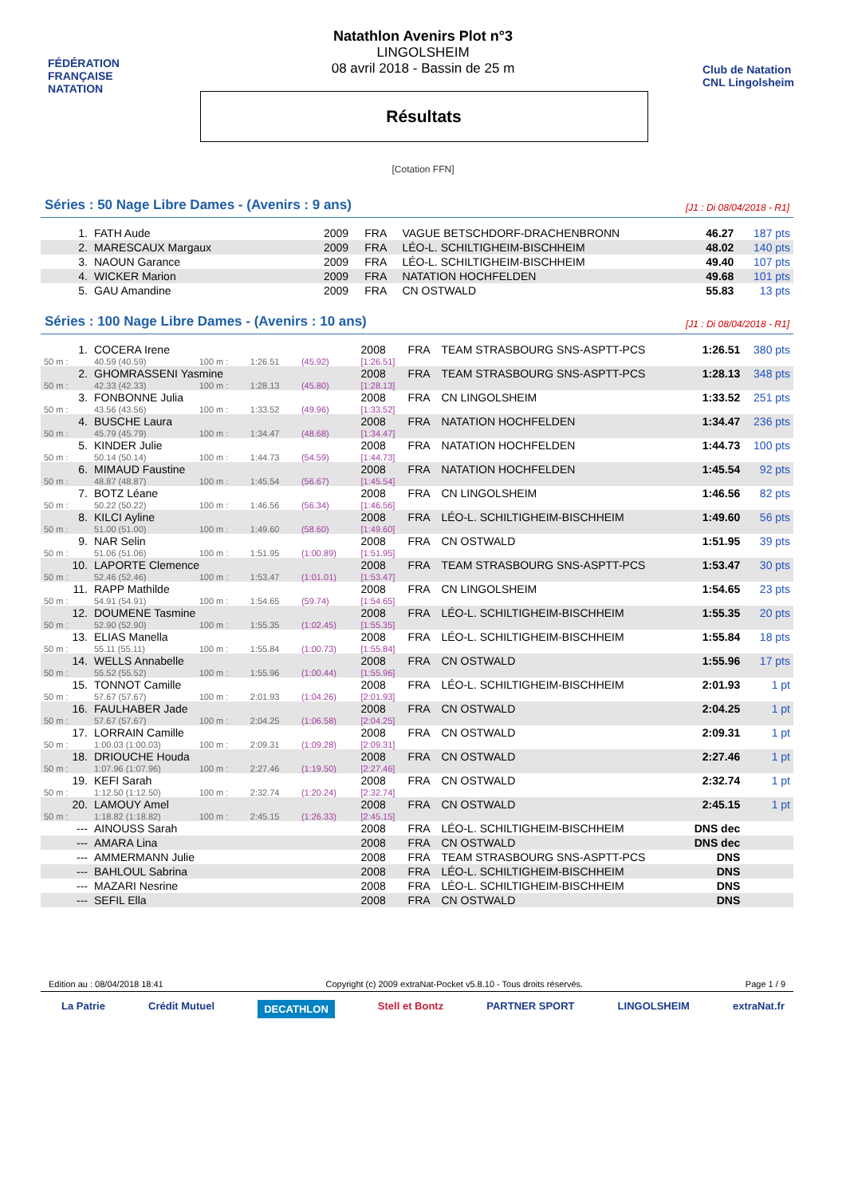FÉDÉRATION FRANÇAISE NATATION
Natathlon Avenirs Plot n°3
LINGOLSHEIM
08 avril 2018 - Bassin de 25 m
Résultats
Club de Natation CNL Lingolsheim
[Cotation FFN]
Séries : 50 Nage Libre Dames - (Avenirs : 9 ans) [J1 : Di 08/04/2018 - R1]
| 1. | FATH Aude | 2009 | FRA | VAGUE BETSCHDORF-DRACHENBRONN | 46.27 | 187 pts |
| 2. | MARESCAUX Margaux | 2009 | FRA | LÉO-L. SCHILTIGHEIM-BISCHHEIM | 48.02 | 140 pts |
| 3. | NAOUN Garance | 2009 | FRA | LÉO-L. SCHILTIGHEIM-BISCHHEIM | 49.40 | 107 pts |
| 4. | WICKER Marion | 2009 | FRA | NATATION HOCHFELDEN | 49.68 | 101 pts |
| 5. | GAU Amandine | 2009 | FRA | CN OSTWALD | 55.83 | 13 pts |
Séries : 100 Nage Libre Dames - (Avenirs : 10 ans) [J1 : Di 08/04/2018 - R1]
| 1. | COCERA Irene | | | | 2008 | FRA | TEAM STRASBOURG SNS-ASPTT-PCS | 1:26.51 | 380 pts |
| 50 m : | 40.59 (40.59) | 100 m : | 1:26.51 | (45.92) | [1:26.51] | | | | |
| 2. | GHOMRASSENI Yasmine | | | | 2008 | FRA | TEAM STRASBOURG SNS-ASPTT-PCS | 1:28.13 | 348 pts |
| 50 m : | 42.33 (42.33) | 100 m : | 1:28.13 | (45.80) | [1:28.13] | | | | |
| 3. | FONBONNE Julia | | | | 2008 | FRA | CN LINGOLSHEIM | 1:33.52 | 251 pts |
| 50 m : | 43.56 (43.56) | 100 m : | 1:33.52 | (49.96) | [1:33.52] | | | | |
| 4. | BUSCHE Laura | | | | 2008 | FRA | NATATION HOCHFELDEN | 1:34.47 | 236 pts |
| 50 m : | 45.79 (45.79) | 100 m : | 1:34.47 | (48.68) | [1:34.47] | | | | |
| 5. | KINDER Julie | | | | 2008 | FRA | NATATION HOCHFELDEN | 1:44.73 | 100 pts |
| 50 m : | 50.14 (50.14) | 100 m : | 1:44.73 | (54.59) | [1:44.73] | | | | |
| 6. | MIMAUD Faustine | | | | 2008 | FRA | NATATION HOCHFELDEN | 1:45.54 | 92 pts |
| 50 m : | 48.87 (48.87) | 100 m : | 1:45.54 | (56.67) | [1:45.54] | | | | |
| 7. | BOTZ Léane | | | | 2008 | FRA | CN LINGOLSHEIM | 1:46.56 | 82 pts |
| 50 m : | 50.22 (50.22) | 100 m : | 1:46.56 | (56.34) | [1:46.56] | | | | |
| 8. | KILCI Ayline | | | | 2008 | FRA | LÉO-L. SCHILTIGHEIM-BISCHHEIM | 1:49.60 | 56 pts |
| 50 m : | 51.00 (51.00) | 100 m : | 1:49.60 | (58.60) | [1:49.60] | | | | |
| 9. | NAR Selin | | | | 2008 | FRA | CN OSTWALD | 1:51.95 | 39 pts |
| 50 m : | 51.06 (51.06) | 100 m : | 1:51.95 | (1:00.89) | [1:51.95] | | | | |
| 10. | LAPORTE Clemence | | | | 2008 | FRA | TEAM STRASBOURG SNS-ASPTT-PCS | 1:53.47 | 30 pts |
| 50 m : | 52.46 (52.46) | 100 m : | 1:53.47 | (1:01.01) | [1:53.47] | | | | |
| 11. | RAPP Mathilde | | | | 2008 | FRA | CN LINGOLSHEIM | 1:54.65 | 23 pts |
| 50 m : | 54.91 (54.91) | 100 m : | 1:54.65 | (59.74) | [1:54.65] | | | | |
| 12. | DOUMENE Tasmine | | | | 2008 | FRA | LÉO-L. SCHILTIGHEIM-BISCHHEIM | 1:55.35 | 20 pts |
| 50 m : | 52.90 (52.90) | 100 m : | 1:55.35 | (1:02.45) | [1:55.35] | | | | |
| 13. | ELIAS Manella | | | | 2008 | FRA | LÉO-L. SCHILTIGHEIM-BISCHHEIM | 1:55.84 | 18 pts |
| 50 m : | 55.11 (55.11) | 100 m : | 1:55.84 | (1:00.73) | [1:55.84] | | | | |
| 14. | WELLS Annabelle | | | | 2008 | FRA | CN OSTWALD | 1:55.96 | 17 pts |
| 50 m : | 55.52 (55.52) | 100 m : | 1:55.96 | (1:00.44) | [1:55.96] | | | | |
| 15. | TONNOT Camille | | | | 2008 | FRA | LÉO-L. SCHILTIGHEIM-BISCHHEIM | 2:01.93 | 1 pt |
| 50 m : | 57.67 (57.67) | 100 m : | 2:01.93 | (1:04.26) | [2:01.93] | | | | |
| 16. | FAULHABER Jade | | | | 2008 | FRA | CN OSTWALD | 2:04.25 | 1 pt |
| 50 m : | 57.67 (57.67) | 100 m : | 2:04.25 | (1:06.58) | [2:04.25] | | | | |
| 17. | LORRAIN Camille | | | | 2008 | FRA | CN OSTWALD | 2:09.31 | 1 pt |
| 50 m : | 1:00.03 (1:00.03) | 100 m : | 2:09.31 | (1:09.28) | [2:09.31] | | | | |
| 18. | DRIOUCHE Houda | | | | 2008 | FRA | CN OSTWALD | 2:27.46 | 1 pt |
| 50 m : | 1:07.96 (1:07.96) | 100 m : | 2:27.46 | (1:19.50) | [2:27.46] | | | | |
| 19. | KEFI Sarah | | | | 2008 | FRA | CN OSTWALD | 2:32.74 | 1 pt |
| 50 m : | 1:12.50 (1:12.50) | 100 m : | 2:32.74 | (1:20.24) | [2:32.74] | | | | |
| 20. | LAMOUY Amel | | | | 2008 | FRA | CN OSTWALD | 2:45.15 | 1 pt |
| 50 m : | 1:18.82 (1:18.82) | 100 m : | 2:45.15 | (1:26.33) | [2:45.15] | | | | |
| --- | AINOUSS Sarah | | | | 2008 | FRA | LÉO-L. SCHILTIGHEIM-BISCHHEIM | DNS dec | |
| --- | AMARA Lina | | | | 2008 | FRA | CN OSTWALD | DNS dec | |
| --- | AMMERMANN Julie | | | | 2008 | FRA | TEAM STRASBOURG SNS-ASPTT-PCS | DNS | |
| --- | BAHLOUL Sabrina | | | | 2008 | FRA | LÉO-L. SCHILTIGHEIM-BISCHHEIM | DNS | |
| --- | MAZARI Nesrine | | | | 2008 | FRA | LÉO-L. SCHILTIGHEIM-BISCHHEIM | DNS | |
| --- | SEFIL Ella | | | | 2008 | FRA | CN OSTWALD | DNS | |
Edition au : 08/04/2018 18:41 Copyright (c) 2009 extraNat-Pocket v5.8.10 - Tous droits réservés. Page 1 / 9
La Patrie Crédit Mutuel DECATHLON Stell et Bontz PARTNER SPORT LINGOLSHEIM extraNat.fr